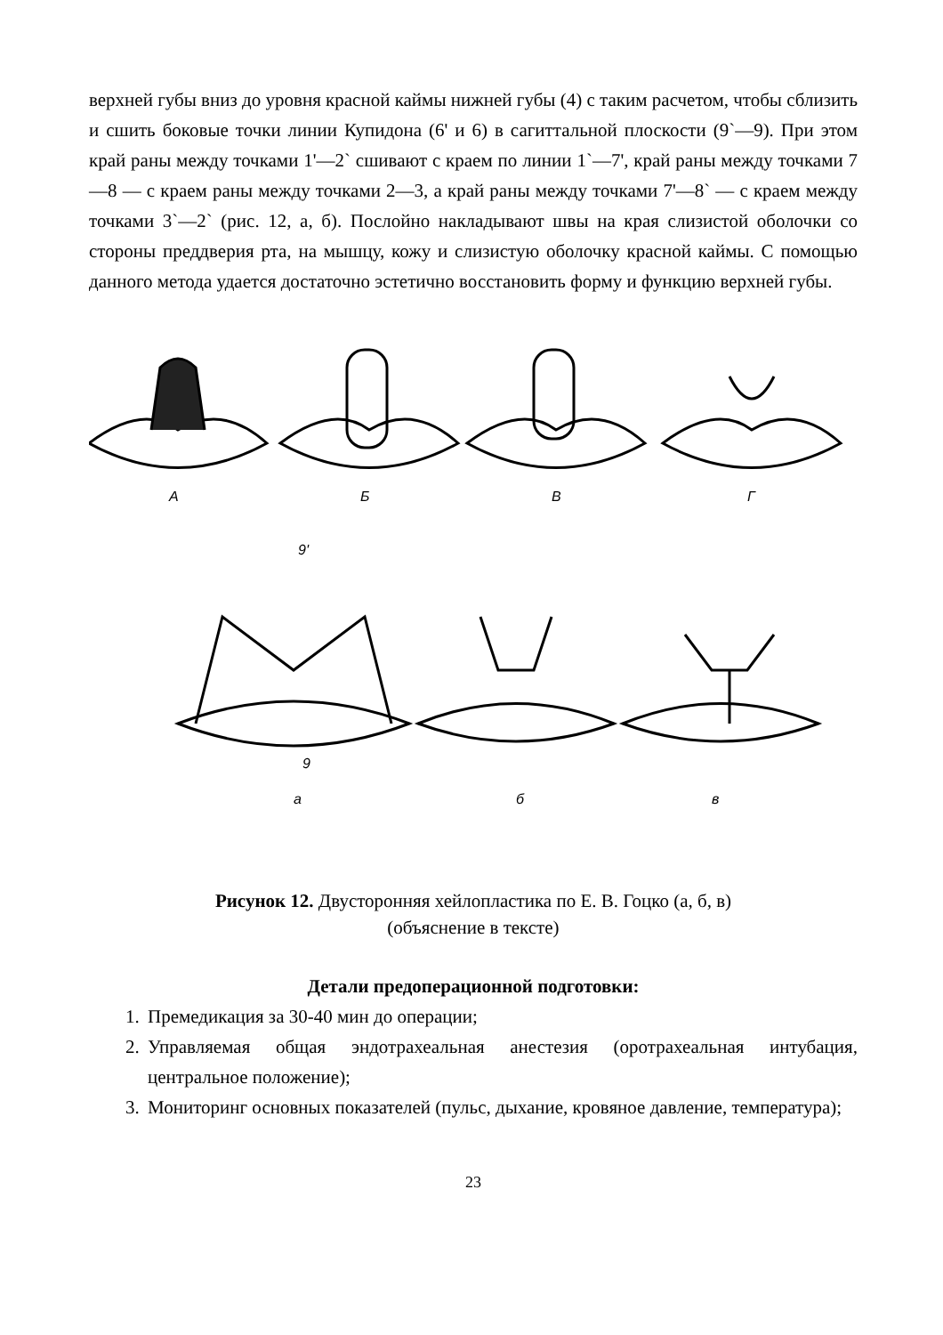верхней губы вниз до уровня красной каймы нижней губы (4) с таким расчетом, чтобы сблизить и сшить боковые точки линии Купидона (6' и 6) в сагиттальной плоскости (9`—9). При этом край раны между точками 1'—2` сшивают с краем по линии 1`—7', край раны между точками 7—8 — с краем раны между точками 2—3, а край раны между точками 7'—8` — с краем между точками 3`—2` (рис. 12, а, б). Послойно накладывают швы на края слизистой оболочки со стороны преддверия рта, на мышцу, кожу и слизистую оболочку красной каймы. С помощью данного метода удается достаточно эстетично восстановить форму и функцию верхней губы.
А
Б
В
Г
а
б
в
9'
9
Рисунок 12. Двусторонняя хейлопластика по Е. В. Гоцко (а, б, в)
(объяснение в тексте)
Детали предоперационной подготовки:
1. Премедикация за 30-40 мин до операции;
2. Управляемая общая эндотрахеальная анестезия (оротрахеальная интубация, центральное положение);
3. Мониторинг основных показателей (пульс, дыхание, кровяное давление, температура);
23